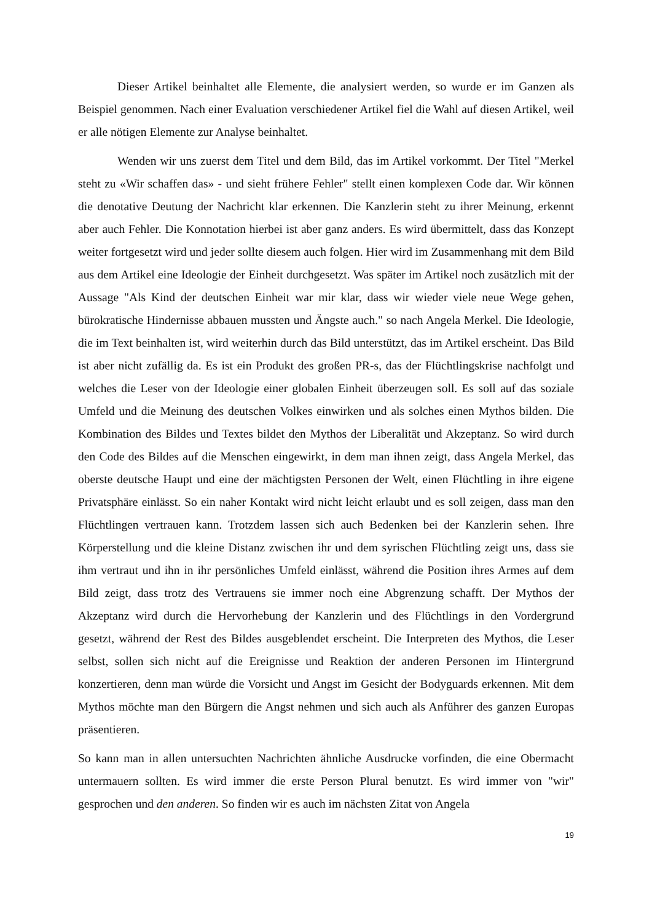Dieser Artikel beinhaltet alle Elemente, die analysiert werden, so wurde er im Ganzen als Beispiel genommen. Nach einer Evaluation verschiedener Artikel fiel die Wahl auf diesen Artikel, weil er alle nötigen Elemente zur Analyse beinhaltet.
Wenden wir uns zuerst dem Titel und dem Bild, das im Artikel vorkommt. Der Titel "Merkel steht zu «Wir schaffen das» - und sieht frühere Fehler" stellt einen komplexen Code dar. Wir können die denotative Deutung der Nachricht klar erkennen. Die Kanzlerin steht zu ihrer Meinung, erkennt aber auch Fehler. Die Konnotation hierbei ist aber ganz anders. Es wird übermittelt, dass das Konzept weiter fortgesetzt wird und jeder sollte diesem auch folgen. Hier wird im Zusammenhang mit dem Bild aus dem Artikel eine Ideologie der Einheit durchgesetzt. Was später im Artikel noch zusätzlich mit der Aussage "Als Kind der deutschen Einheit war mir klar, dass wir wieder viele neue Wege gehen, bürokratische Hindernisse abbauen mussten und Ängste auch." so nach Angela Merkel. Die Ideologie, die im Text beinhalten ist, wird weiterhin durch das Bild unterstützt, das im Artikel erscheint. Das Bild ist aber nicht zufällig da. Es ist ein Produkt des großen PR-s, das der Flüchtlingskrise nachfolgt und welches die Leser von der Ideologie einer globalen Einheit überzeugen soll. Es soll auf das soziale Umfeld und die Meinung des deutschen Volkes einwirken und als solches einen Mythos bilden. Die Kombination des Bildes und Textes bildet den Mythos der Liberalität und Akzeptanz. So wird durch den Code des Bildes auf die Menschen eingewirkt, in dem man ihnen zeigt, dass Angela Merkel, das oberste deutsche Haupt und eine der mächtigsten Personen der Welt, einen Flüchtling in ihre eigene Privatsphäre einlässt. So ein naher Kontakt wird nicht leicht erlaubt und es soll zeigen, dass man den Flüchtlingen vertrauen kann. Trotzdem lassen sich auch Bedenken bei der Kanzlerin sehen. Ihre Körperstellung und die kleine Distanz zwischen ihr und dem syrischen Flüchtling zeigt uns, dass sie ihm vertraut und ihn in ihr persönliches Umfeld einlässt, während die Position ihres Armes auf dem Bild zeigt, dass trotz des Vertrauens sie immer noch eine Abgrenzung schafft. Der Mythos der Akzeptanz wird durch die Hervorhebung der Kanzlerin und des Flüchtlings in den Vordergrund gesetzt, während der Rest des Bildes ausgeblendet erscheint. Die Interpreten des Mythos, die Leser selbst, sollen sich nicht auf die Ereignisse und Reaktion der anderen Personen im Hintergrund konzertieren, denn man würde die Vorsicht und Angst im Gesicht der Bodyguards erkennen. Mit dem Mythos möchte man den Bürgern die Angst nehmen und sich auch als Anführer des ganzen Europas präsentieren.
So kann man in allen untersuchten Nachrichten ähnliche Ausdrucke vorfinden, die eine Obermacht untermauern sollten. Es wird immer die erste Person Plural benutzt. Es wird immer von "wir" gesprochen und den anderen. So finden wir es auch im nächsten Zitat von Angela
19